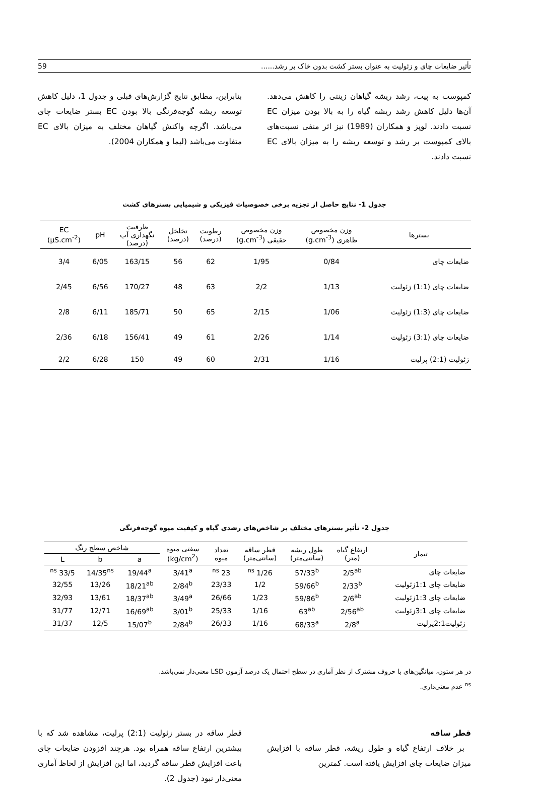تأثیر ضایعات چای و زئولیت به عنوان بستر کشت بدون خاک بر رشد...... 59
کمپوست به پیت، رشد ریشه گیاهان زینتی را کاهش می‌دهد. آن‌ها دلیل کاهش رشد ریشه گیاه را به بالا بودن میزان EC نسبت دادند. لوپز و همکاران (1989) نیز اثر منفی نسبت‌های بالای کمپوست بر رشد و توسعه ریشه را به میزان بالای EC نسبت دادند.
بنابراین، مطابق نتایج گزارش‌های قبلی و جدول 1، دلیل کاهش توسعه ریشه گوجه‌فرنگی بالا بودن EC بستر ضایعات چای می‌باشد. اگرچه واکنش گیاهان مختلف به میزان بالای EC متفاوت می‌باشد (لیما و همکاران 2004).
جدول 1- نتایج حاصل از تجزیه برخی خصوصیات فیزیکی و شیمیایی بسترهای کشت
| بسترها | وزن مخصوص ظاهری (g.cm<sup>-3</sup>) | وزن مخصوص حقیقی (g.cm<sup>-3</sup>) | رطوبت (درصد) | تخلخل (درصد) | ظرفیت نگهداری آب (درصد) | pH | EC (µS.cm<sup>-2</sup>) |
| --- | --- | --- | --- | --- | --- | --- | --- |
| ضایعات چای | 0/84 | 1/95 | 62 | 56 | 163/15 | 6/05 | 3/4 |
| ضایعات چای (1:1) زئولیت | 1/13 | 2/2 | 63 | 48 | 170/27 | 6/56 | 2/45 |
| ضایعات چای (1:3) زئولیت | 1/06 | 2/15 | 65 | 50 | 185/71 | 6/11 | 2/8 |
| ضایعات چای (3:1) زئولیت | 1/14 | 2/26 | 61 | 49 | 156/41 | 6/18 | 2/36 |
| زئولیت (2:1) پرلیت | 1/16 | 2/31 | 60 | 49 | 150 | 6/28 | 2/2 |
جدول 2- تأثیر بسترهای مختلف بر شاخص‌های رشدی گیاه و کیفیت میوه گوجه‌فرنگی
| تیمار | ارتفاع گیاه (متر) | طول ریشه (سانتی‌متر) | قطر ساقه (سانتی‌متر) | تعداد میوه | سفتی میوه (kg/cm<sup>2</sup>) | شاخص سطح رنگ | | |
| --- | --- | --- | --- | --- | --- | --- | --- | --- |
| | | | | | | a | b | L |
| ضایعات چای | 2/5<sup>ab</sup> | 57/33<sup>b</sup> | 1/26 <sup>ns</sup> | 23 <sup>ns</sup> | 3/41<sup>a</sup> | 19/44<sup>a</sup> | 14/35<sup>ns</sup> | 33/5 <sup>ns</sup> |
| ضایعات چای 1:1زئولیت | 2/33<sup>b</sup> | 59/66<sup>b</sup> | 1/2 | 23/33 | 2/84<sup>b</sup> | 18/21<sup>ab</sup> | 13/26 | 32/55 |
| ضایعات چای 1:3زئولیت | 2/6<sup>ab</sup> | 59/86<sup>b</sup> | 1/23 | 26/66 | 3/49<sup>a</sup> | 18/37<sup>ab</sup> | 13/61 | 32/93 |
| ضایعات چای 3:1زئولیت | 2/56<sup>ab</sup> | 63<sup>ab</sup> | 1/16 | 25/33 | 3/01<sup>b</sup> | 16/69<sup>ab</sup> | 12/71 | 31/77 |
| زئولیت2:1پرلیت | 2/8<sup>a</sup> | 68/33<sup>a</sup> | 1/16 | 26/33 | 2/84<sup>b</sup> | 15/07<sup>b</sup> | 12/5 | 31/37 |
در هر ستون، میانگین‌های با حروف مشترک از نظر آماری در سطح احتمال یک درصد آزمون LSD معنی‌دار نمی‌باشد.
<sup>ns</sup> عدم معنی‌داری.
قطر ساقه
بر خلاف ارتفاع گیاه و طول ریشه، قطر ساقه با افزایش میزان ضایعات چای افزایش یافته است. کمترین
قطر ساقه در بستر زئولیت (2:1) پرلیت، مشاهده شد که با بیشترین ارتفاع ساقه همراه بود. هرچند افزودن ضایعات چای باعث افزایش قطر ساقه گردید، اما این افزایش از لحاظ آماری معنی‌دار نبود (جدول 2).